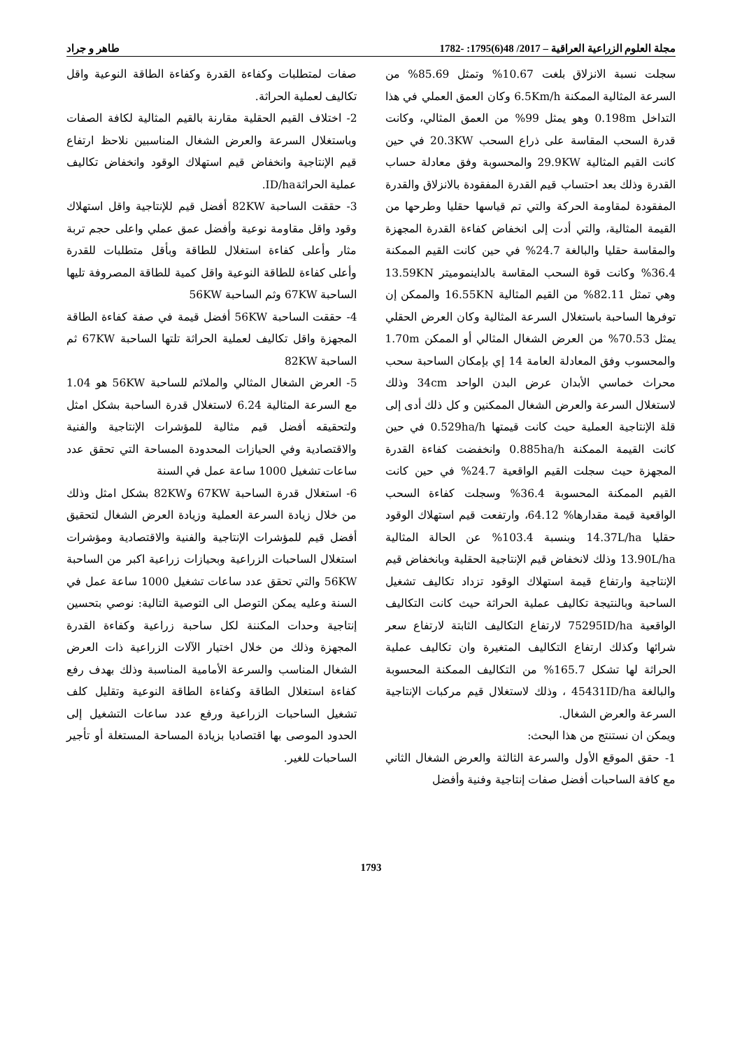مجلة العلوم الزراعية العراقية – 2017/ 48(6)1795: -1782 طاهر و جراد
سجلت نسبة الانزلاق بلغت 10.67% وتمثل 85.69% من السرعة المثالية الممكنة 6.5Km/h وكان العمق العملي في هذا التداخل 0.198m وهو يمثل 99% من العمق المثالي، وكانت قدرة السحب المقاسة على ذراع السحب 20.3KW في حين كانت القيم المثالية 29.9KW والمحسوبة وفق معادلة حساب القدرة وذلك بعد احتساب قيم القدرة المفقودة بالانزلاق والقدرة المفقودة لمقاومة الحركة والتي تم قياسها حقليا وطرحها من القيمة المثالية، والتي أدت إلى انخفاض كفاءة القدرة المجهزة والمقاسة حقليا والبالغة 24.7% في حين كانت القيم الممكنة 36.4% وكانت قوة السحب المقاسة بالداينموميتر 13.59KN وهي تمثل 82.11% من القيم المثالية 16.55KN والممكن إن توفرها الساحبة باستغلال السرعة المثالية وكان العرض الحقلي يمثل 70.53% من العرض الشغال المثالي أو الممكن 1.70m والمحسوب وفق المعادلة العامة 14 إي بإمكان الساحبة سحب محراث خماسي الأبدان عرض البدن الواحد 34cm وذلك لاستغلال السرعة والعرض الشغال الممكنين و كل ذلك أدى إلى قلة الإنتاجية العملية حيث كانت قيمتها 0.529ha/h في حين كانت القيمة الممكنة 0.885ha/h وانخفضت كفاءة القدرة المجهزة حيث سجلت القيم الواقعية 24.7% في حين كانت القيم الممكنة المحسوبة 36.4% وسجلت كفاءة السحب الواقعية قيمة مقدارها% 64.12، وارتفعت قيم استهلاك الوقود حقليا 14.37L/ha وبنسبة 103.4% عن الحالة المثالية 13.90L/ha وذلك لانخفاض قيم الإنتاجية الحقلية وبانخفاض قيم الإنتاجية وارتفاع قيمة استهلاك الوقود تزداد تكاليف تشغيل الساحبة وبالنتيجة تكاليف عملية الحراثة حيث كانت التكاليف الواقعية 75295ID/ha لارتفاع التكاليف الثابتة لارتفاع سعر شرائها وكذلك ارتفاع التكاليف المتغيرة وان تكاليف عملية الحراثة لها تشكل 165.7% من التكاليف الممكنة المحسوبة والبالغة 45431ID/ha ، وذلك لاستغلال قيم مركبات الإنتاجية السرعة والعرض الشغال.
ويمكن ان نستنتج من هذا البحث:
1- حقق الموقع الأول والسرعة الثالثة والعرض الشغال الثاني مع كافة الساحبات أفضل صفات إنتاجية وفنية وأفضل
صفات لمتطلبات وكفاءة القدرة وكفاءة الطاقة النوعية واقل تكاليف لعملية الحراثة.
2- اختلاف القيم الحقلية مقارنة بالقيم المثالية لكافة الصفات وباستغلال السرعة والعرض الشغال المناسبين نلاحظ ارتفاع قيم الإنتاجية وانخفاض قيم استهلاك الوقود وانخفاض تكاليف عملية الحراثةID/ha.
3- حققت الساحبة 82KW أفضل قيم للإنتاجية واقل استهلاك وقود واقل مقاومة نوعية وأفضل عمق عملي واعلى حجم تربة مثار وأعلى كفاءة استغلال للطاقة وبأقل متطلبات للقدرة وأعلى كفاءة للطاقة النوعية واقل كمية للطاقة المصروفة تليها الساحبة 67KW وثم الساحبة 56KW
4- حققت الساحبة 56KW أفضل قيمة في صفة كفاءة الطاقة المجهزة واقل تكاليف لعملية الحراثة تلتها الساحبة 67KW ثم الساحبة 82KW
5- العرض الشغال المثالي والملائم للساحبة 56KW هو 1.04 مع السرعة المثالية 6.24 لاستغلال قدرة الساحبة بشكل امثل ولتحقيقه أفضل قيم مثالية للمؤشرات الإنتاجية والفنية والاقتصادية وفي الحيازات المحدودة المساحة التي تحقق عدد ساعات تشغيل 1000 ساعة عمل في السنة
6- استغلال قدرة الساحبة 67KW و82KW بشكل امثل وذلك من خلال زيادة السرعة العملية وزيادة العرض الشغال لتحقيق أفضل قيم للمؤشرات الإنتاجية والفنية والاقتصادية ومؤشرات استغلال الساحبات الزراعية وبحيازات زراعية اكبر من الساحبة 56KW والتي تحقق عدد ساعات تشغيل 1000 ساعة عمل في السنة وعليه يمكن التوصل الى التوصية التالية: نوصي بتحسين إنتاجية وحدات المكننة لكل ساحبة زراعية وكفاءة القدرة المجهزة وذلك من خلال اختيار الآلات الزراعية ذات العرض الشغال المناسب والسرعة الأمامية المناسبة وذلك بهدف رفع كفاءة استغلال الطاقة وكفاءة الطاقة النوعية وتقليل كلف تشغيل الساحبات الزراعية ورفع عدد ساعات التشغيل إلى الحدود الموصى بها اقتصاديا بزيادة المساحة المستغلة أو تأجير الساحبات للغير.
1793